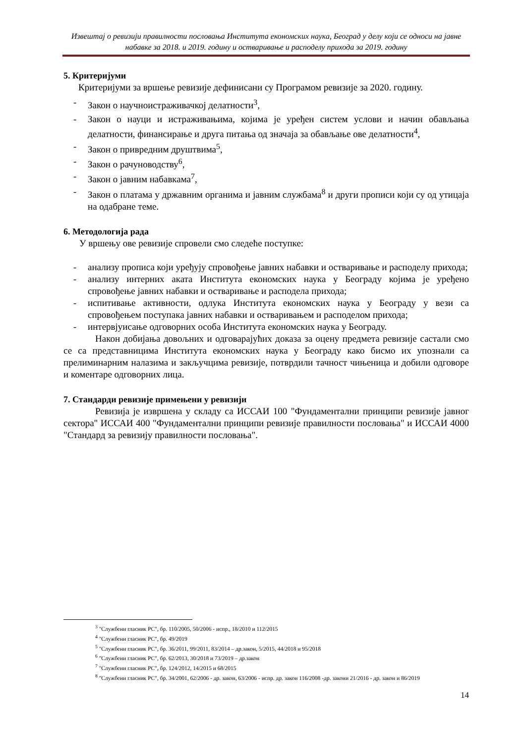Извештај о ревизији правилности пословања Института економских наука, Београд у делу који се односи на јавне набавке за 2018. и 2019. годину и остваривање и расподелу прихода за 2019. годину
5. Критеријуми
Критеријуми за вршење ревизије дефинисани су Програмом ревизије за 2020. годину.
- Закон о научноистраживачкој делатности<sup>3</sup>,
- Закон о науци и истраживањима, којима је уређен систем услови и начин обављања делатности, финансирање и друга питања од значаја за обављање ове делатности<sup>4</sup>,
- Закон о привредним друштвима<sup>5</sup>,
- Закон о рачуноводству<sup>6</sup>,
- Закон о јавним набавкама<sup>7</sup>,
- Закон о платама у државним органима и јавним службама<sup>8</sup> и други прописи који су од утицаја на одабране теме.
6. Методологија рада
У вршењу ове ревизије спровели смо следеће поступке:
- анализу прописа који уређују спровођење јавних набавки и остваривање и расподелу прихода;
- анализу интерних аката Института економских наука у Београду којима је уређено спровођење јавних набавки и остваривање и расподела прихода;
- испитивање активности, одлука Института економских наука у Београду у вези са спровођењем поступака јавних набавки и остваривањем и расподелом прихода;
- интервјуисање одговорних особа Института економских наука у Београду.
Након добијања довољних и одговарајућих доказа за оцену предмета ревизије састали смо се са представницима Института економских наука у Београду како бисмо их упознали са прелиминарним налазима и закључцима ревизије, потврдили тачност чињеница и добили одговоре и коментаре одговорних лица.
7. Стандарди ревизије примењени у ревизији
Ревизија је извршена у складу са ИССАИ 100 "Фундаментални принципи ревизије јавног сектора" ИССАИ 400 "Фундаментални принципи ревизије правилности пословања" и ИССАИ 4000 "Стандард за ревизију правилности пословања".
<sup>3</sup> "Службени гласник РС", бр. 110/2005, 50/2006 - испр., 18/2010 и 112/2015
<sup>4</sup> "Службени гласник РС", бр. 49/2019
<sup>5</sup> "Службени гласник РС", бр. 36/2011, 99/2011, 83/2014 – др.закон, 5/2015, 44/2018 и 95/2018
<sup>6</sup> "Службени гласник РС", бр. 62/2013, 30/2018 и 73/2019 – др.закон
<sup>7</sup> "Службени гласник РС", бр. 124/2012, 14/2015 и 68/2015
<sup>8</sup> "Службени гласник РС", бр. 34/2001, 62/2006 - др. закон, 63/2006 - испр. др. закон 116/2008 -др. закони 21/2016 - др. закон и 86/2019
14